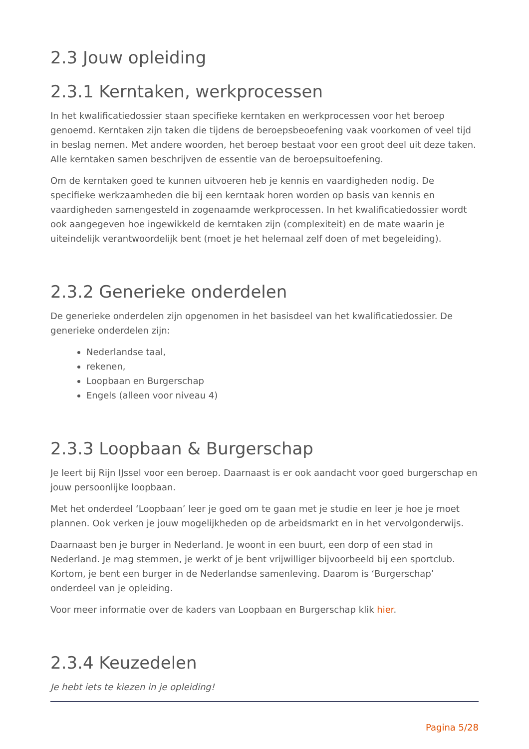2.3 Jouw opleiding
2.3.1 Kerntaken, werkprocessen
In het kwalificatiedossier staan specifieke kerntaken en werkprocessen voor het beroep genoemd. Kerntaken zijn taken die tijdens de beroepsbeoefening vaak voorkomen of veel tijd in beslag nemen. Met andere woorden, het beroep bestaat voor een groot deel uit deze taken. Alle kerntaken samen beschrijven de essentie van de beroepsuitoefening.
Om de kerntaken goed te kunnen uitvoeren heb je kennis en vaardigheden nodig. De specifieke werkzaamheden die bij een kerntaak horen worden op basis van kennis en vaardigheden samengesteld in zogenaamde werkprocessen. In het kwalificatiedossier wordt ook aangegeven hoe ingewikkeld de kerntaken zijn (complexiteit) en de mate waarin je uiteindelijk verantwoordelijk bent (moet je het helemaal zelf doen of met begeleiding).
2.3.2 Generieke onderdelen
De generieke onderdelen zijn opgenomen in het basisdeel van het kwalificatiedossier. De generieke onderdelen zijn:
Nederlandse taal,
rekenen,
Loopbaan en Burgerschap
Engels (alleen voor niveau 4)
2.3.3 Loopbaan & Burgerschap
Je leert bij Rijn IJssel voor een beroep. Daarnaast is er ook aandacht voor goed burgerschap en jouw persoonlijke loopbaan.
Met het onderdeel ‘Loopbaan’ leer je goed om te gaan met je studie en leer je hoe je moet plannen. Ook verken je jouw mogelijkheden op de arbeidsmarkt en in het vervolgonderwijs.
Daarnaast ben je burger in Nederland. Je woont in een buurt, een dorp of een stad in Nederland. Je mag stemmen, je werkt of je bent vrijwilliger bijvoorbeeld bij een sportclub. Kortom, je bent een burger in de Nederlandse samenleving. Daarom is ‘Burgerschap’ onderdeel van je opleiding.
Voor meer informatie over de kaders van Loopbaan en Burgerschap klik hier.
2.3.4 Keuzedelen
Je hebt iets te kiezen in je opleiding!
Pagina 5/28